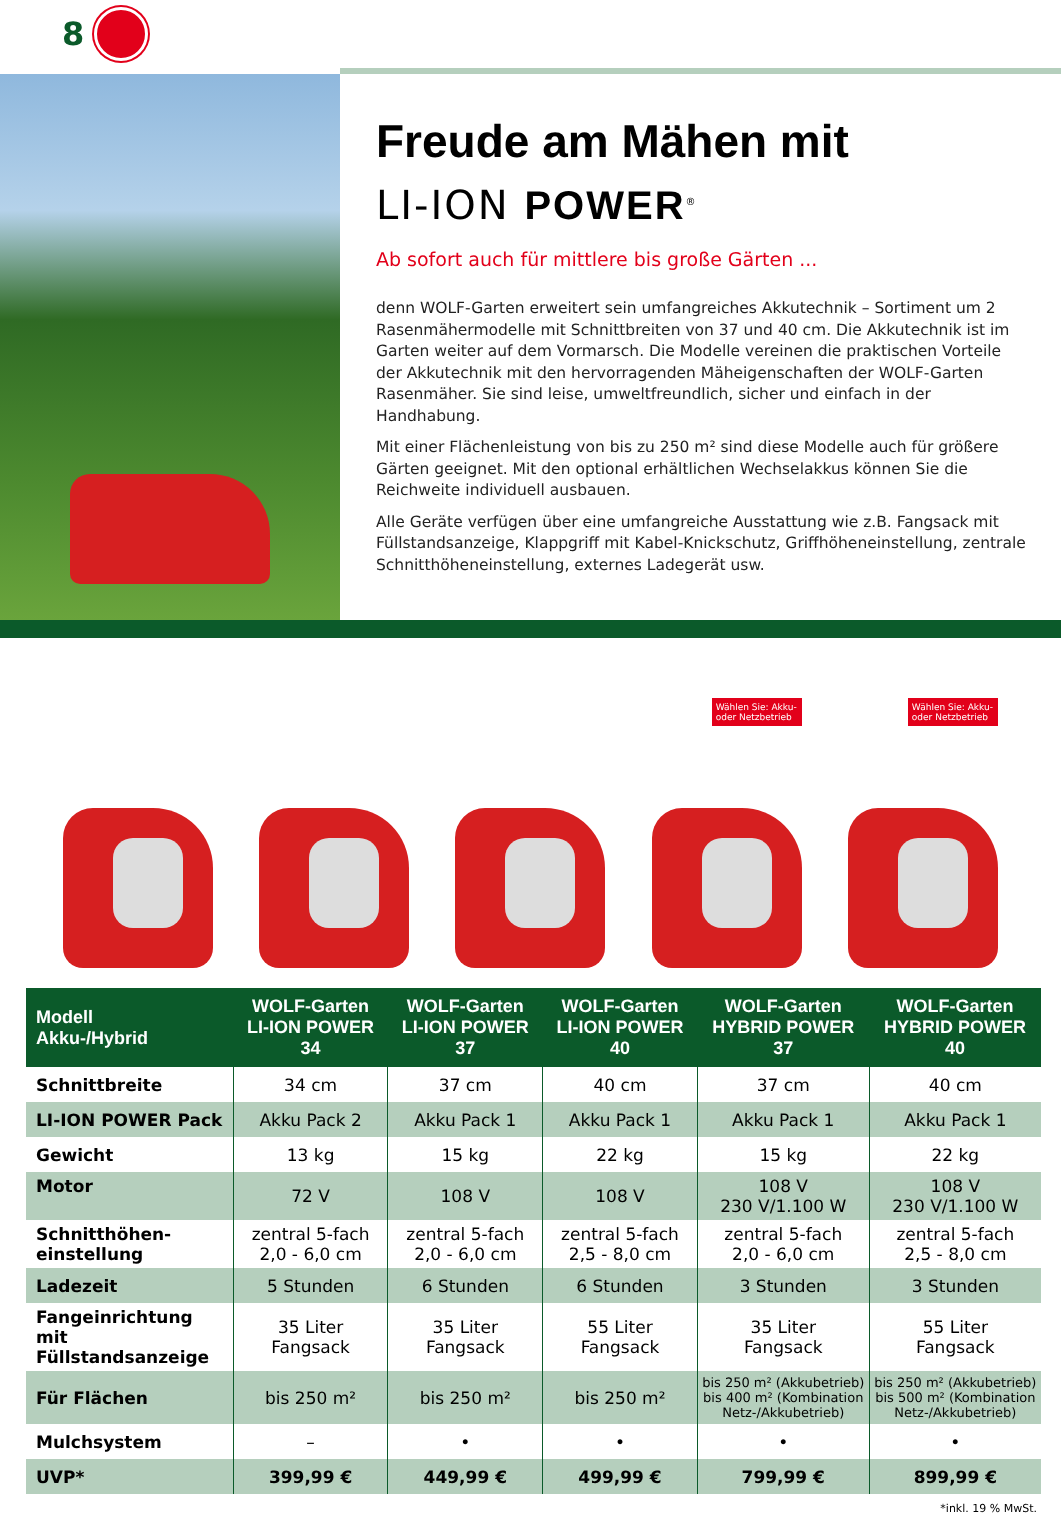8
Freude am Mähen mit
LI-ION POWER<sup>®</sup>
Ab sofort auch für mittlere bis große Gärten ...
denn WOLF-Garten erweitert sein umfangreiches Akkutechnik – Sortiment um 2 Rasenmähermodelle mit Schnittbreiten von 37 und 40 cm. Die Akkutechnik ist im Garten weiter auf dem Vormarsch. Die Modelle vereinen die praktischen Vorteile der Akkutechnik mit den hervorragenden Mäheigenschaften der WOLF-Garten Rasenmäher. Sie sind leise, umweltfreundlich, sicher und einfach in der Handhabung.
Mit einer Flächenleistung von bis zu 250 m² sind diese Modelle auch für größere Gärten geeignet. Mit den optional erhältlichen Wechselakkus können Sie die Reichweite individuell ausbauen.
Alle Geräte verfügen über eine umfangreiche Ausstattung wie z.B. Fangsack mit Füllstandsanzeige, Klappgriff mit Kabel-Knickschutz, Griffhöheneinstellung, zentrale Schnitthöheneinstellung, externes Ladegerät usw.
Wählen Sie: Akku- oder Netzbetrieb
Wählen Sie: Akku- oder Netzbetrieb
| Modell Akku-/Hybrid | WOLF-Garten LI-ION POWER 34 | WOLF-Garten LI-ION POWER 37 | WOLF-Garten LI-ION POWER 40 | WOLF-Garten HYBRID POWER 37 | WOLF-Garten HYBRID POWER 40 |
| --- | --- | --- | --- | --- | --- |
| Schnittbreite | 34 cm | 37 cm | 40 cm | 37 cm | 40 cm |
| LI-ION POWER Pack | Akku Pack 2 | Akku Pack 1 | Akku Pack 1 | Akku Pack 1 | Akku Pack 1 |
| Gewicht | 13 kg | 15 kg | 22 kg | 15 kg | 22 kg |
| Motor | 72 V | 108 V | 108 V | 108 V 230 V/1.100 W | 108 V 230 V/1.100 W |
| Schnitthöhen- einstellung | zentral 5-fach 2,0 - 6,0 cm | zentral 5-fach 2,0 - 6,0 cm | zentral 5-fach 2,5 - 8,0 cm | zentral 5-fach 2,0 - 6,0 cm | zentral 5-fach 2,5 - 8,0 cm |
| Ladezeit | 5 Stunden | 6 Stunden | 6 Stunden | 3 Stunden | 3 Stunden |
| Fangeinrichtung mit Füllstandsanzeige | 35 Liter Fangsack | 35 Liter Fangsack | 55 Liter Fangsack | 35 Liter Fangsack | 55 Liter Fangsack |
| Für Flächen | bis 250 m² | bis 250 m² | bis 250 m² | bis 250 m² (Akkubetrieb) bis 400 m² (Kombination Netz-/Akkubetrieb) | bis 250 m² (Akkubetrieb) bis 500 m² (Kombination Netz-/Akkubetrieb) |
| Mulchsystem | – | • | • | • | • |
| UVP* | 399,99 € | 449,99 € | 499,99 € | 799,99 € | 899,99 € |
*inkl. 19 % MwSt.